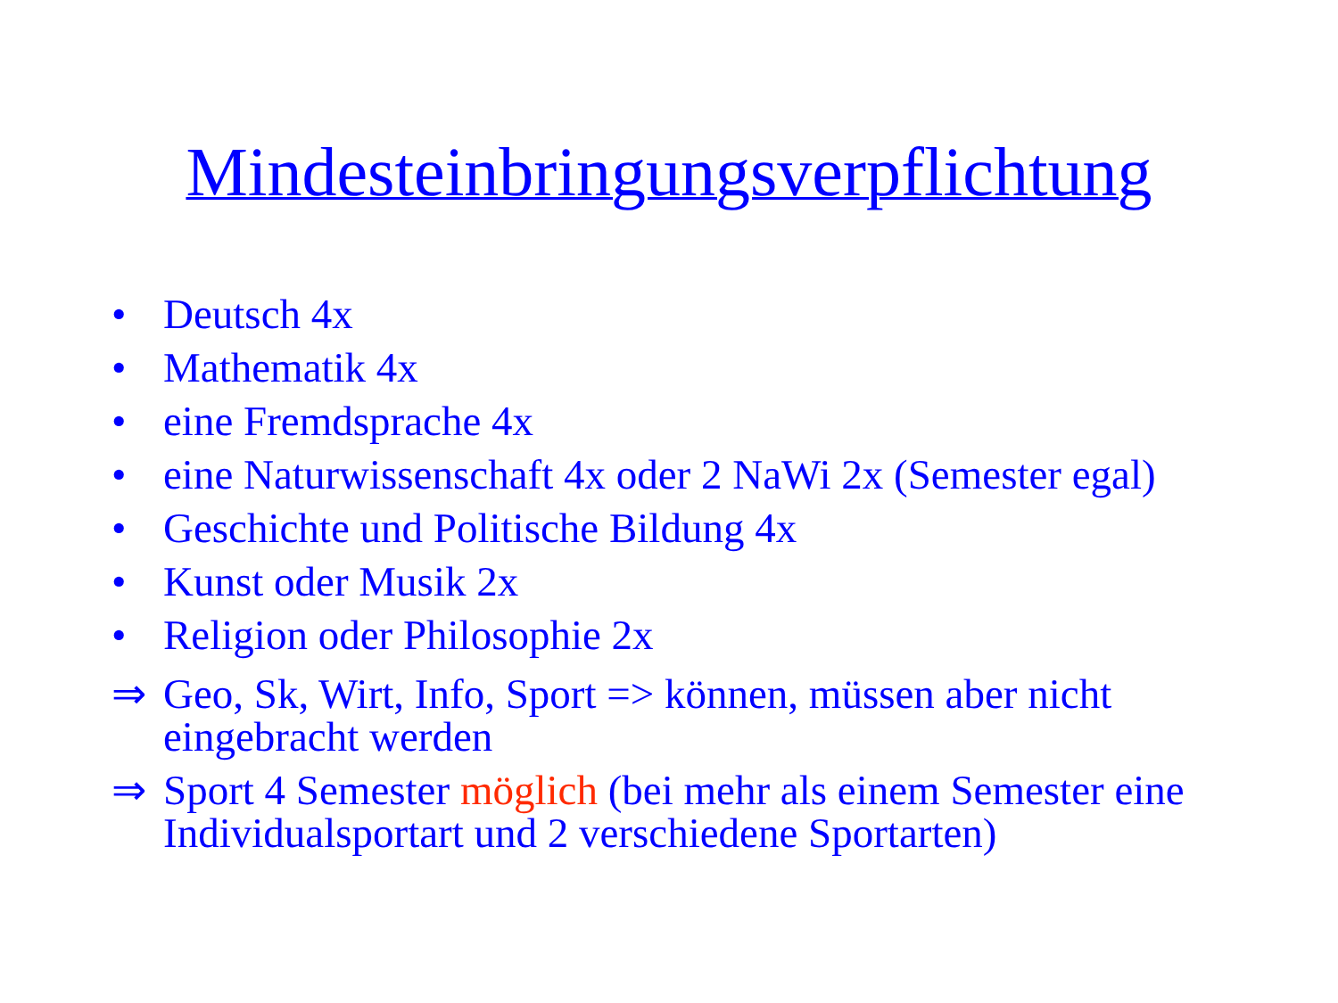Mindesteinbringungsverpflichtung
• Deutsch 4x
• Mathematik 4x
• eine Fremdsprache 4x
• eine Naturwissenschaft 4x oder 2 NaWi 2x (Semester egal)
• Geschichte und Politische Bildung 4x
• Kunst oder Musik 2x
• Religion oder Philosophie 2x
⇒ Geo, Sk, Wirt, Info, Sport => können, müssen aber nicht eingebracht werden
⇒ Sport 4 Semester möglich (bei mehr als einem Semester eine Individualsportart und 2 verschiedene Sportarten)